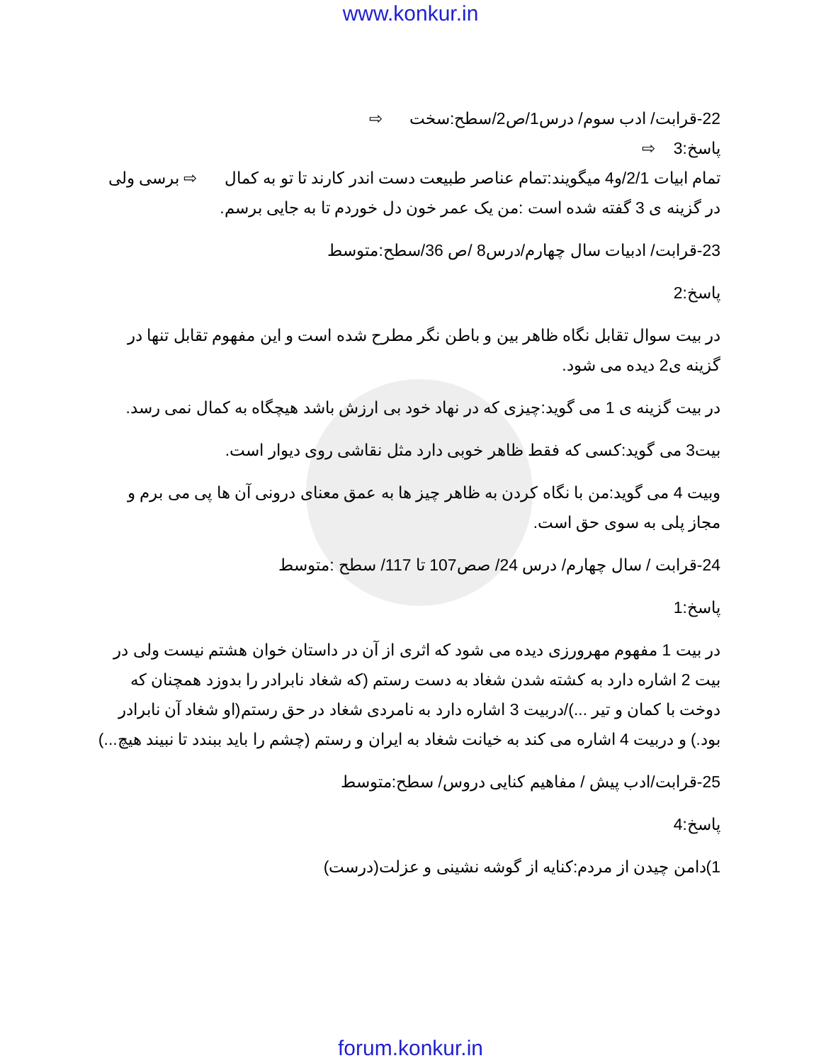www.konkur.in
22-قرابت/ ادب سوم/ درس1/ص2/سطح:سخت ⇨
پاسخ:3 ⇨
تمام ابیات 2/1/و4 میگویند:تمام عناصر طبیعت دست اندر کارند تا تو به کمال ⇨ برسی ولی در گزینه ی 3 گفته شده است :من یک عمر خون دل خوردم تا به جایی برسم.
23-قرابت/ ادبیات سال چهارم/درس8 /ص 36/سطح:متوسط
پاسخ:2
در بیت سوال تقابل نگاه ظاهر بین و باطن نگر مطرح شده است و این مفهوم تقابل تنها در گزینه ی2 دیده می شود.
در بیت گزینه ی 1 می گوید:چیزی که در نهاد خود بی ارزش باشد هیچگاه به کمال نمی رسد.
بیت3 می گوید:کسی که فقط ظاهر خوبی دارد مثل نقاشی روی دیوار است.
وبیت 4 می گوید:من با نگاه کردن به ظاهر چیز ها به عمق معنای درونی آن ها پی می برم و مجاز پلی به سوی حق است.
24-قرابت / سال چهارم/ درس 24/ صص107 تا 117/ سطح :متوسط
پاسخ:1
در بیت 1 مفهوم مهرورزی دیده می شود که اثری از آن در داستان خوان هشتم نیست ولی در بیت 2 اشاره دارد به کشته شدن شغاد به دست رستم (که شغاد نابرادر را بدوزد همچنان که دوخت با کمان و تیر ...)/دربیت 3 اشاره دارد به نامردی شغاد در حق رستم(او شغاد آن نابرادر بود.) و دربیت 4 اشاره می کند به خیانت شغاد به ایران و رستم (چشم را باید ببندد تا نبیند هیچ...)
25-قرابت/ادب پیش / مفاهیم کنایی دروس/ سطح:متوسط
پاسخ:4
1)دامن چیدن از مردم:کنایه از گوشه نشینی و عزلت(درست)
forum.konkur.in